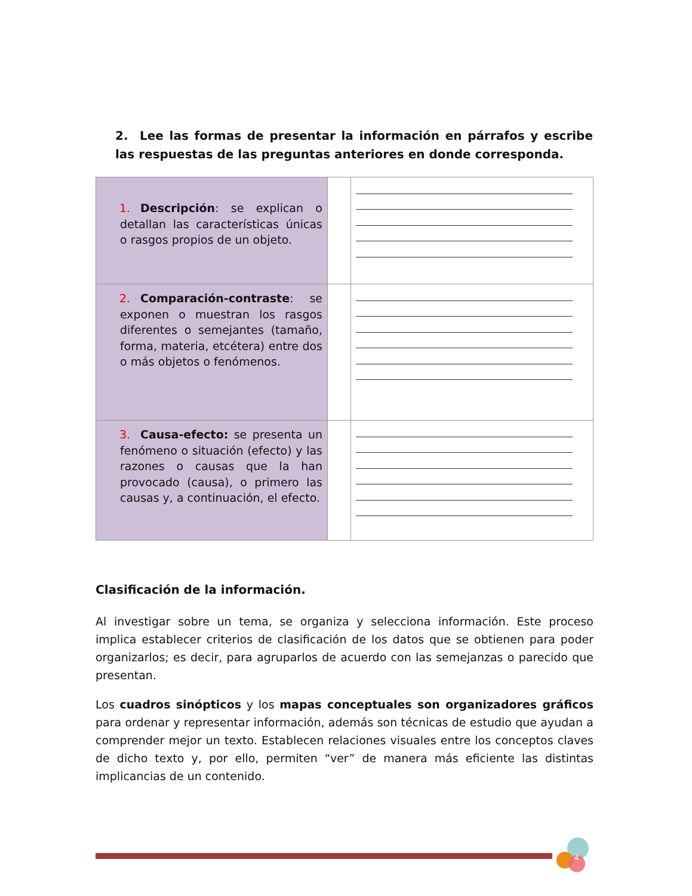2. Lee las formas de presentar la información en párrafos y escribe las respuestas de las preguntas anteriores en donde corresponda.
| 1. Descripción : se explican o detallan las características únicas o rasgos propios de un objeto. | | |
| 2. Comparación-contraste : se exponen o muestran los rasgos diferentes o semejantes (tamaño, forma, materia, etcétera) entre dos o más objetos o fenómenos. | | |
| 3. Causa-efecto: se presenta un fenómeno o situación (efecto) y las razones o causas que la han provocado (causa), o primero las causas y, a continuación, el efecto. | | |
Clasificación de la información.
Al investigar sobre un tema, se organiza y selecciona información. Este proceso implica establecer criterios de clasificación de los datos que se obtienen para poder organizarlos; es decir, para agruparlos de acuerdo con las semejanzas o parecido que presentan.
Los cuadros sinópticos y los mapas conceptuales son organizadores gráficos para ordenar y representar información, además son técnicas de estudio que ayudan a comprender mejor un texto. Establecen relaciones visuales entre los conceptos claves de dicho texto y, por ello, permiten “ver” de manera más eficiente las distintas implicancias de un contenido.
4